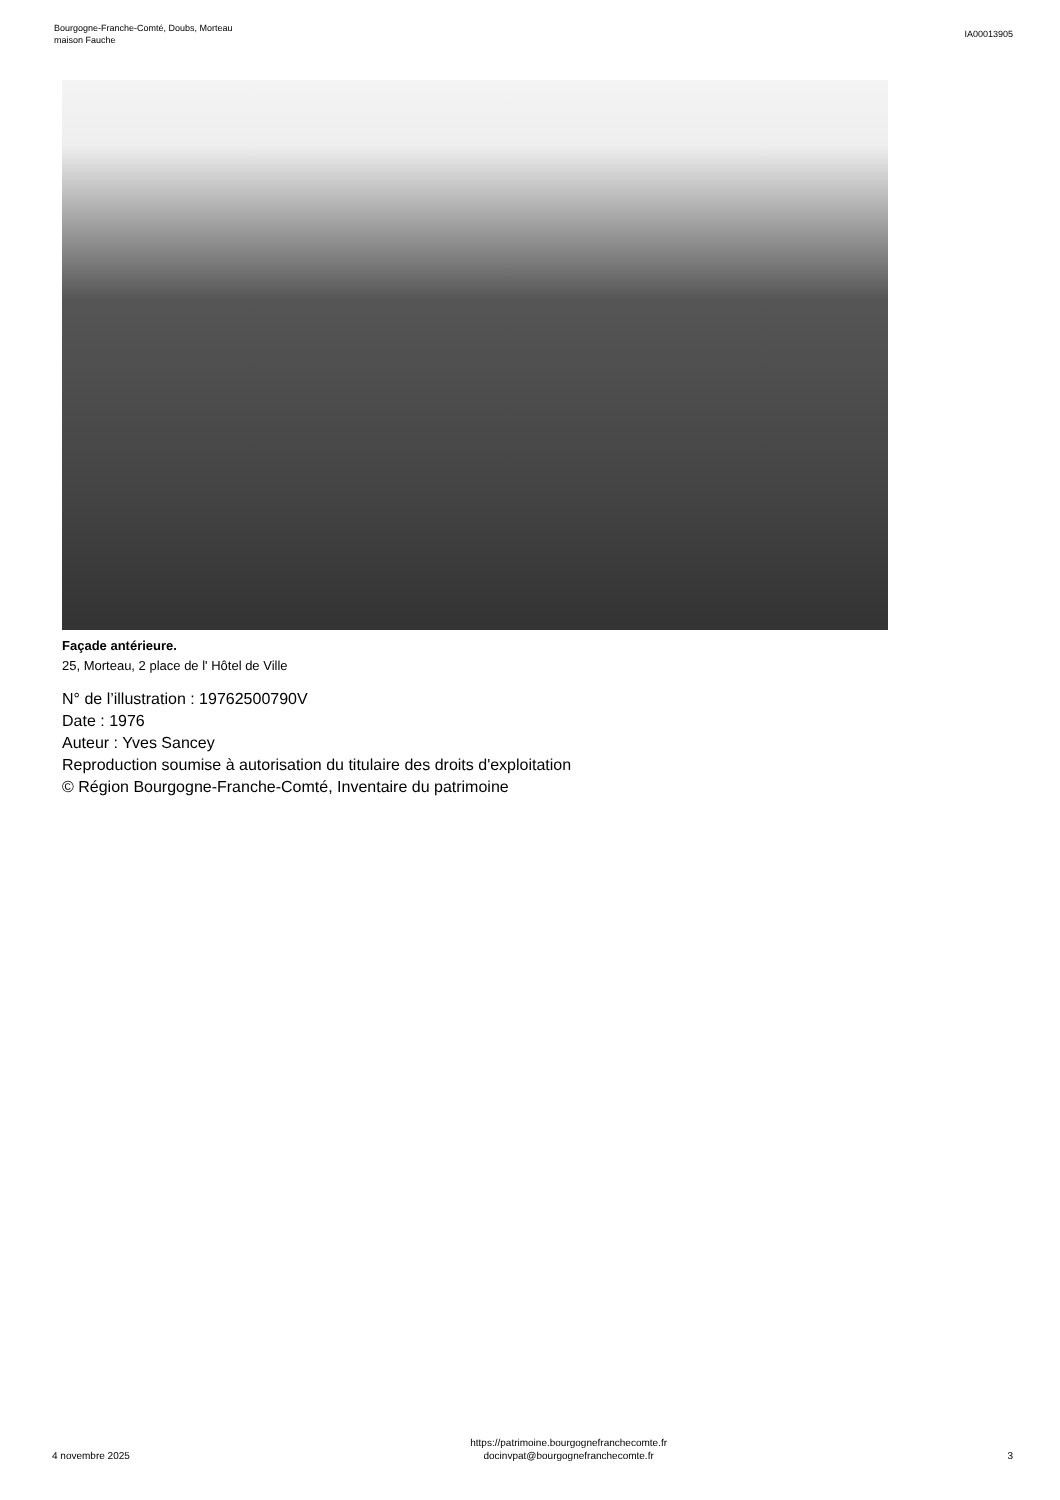Bourgogne-Franche-Comté, Doubs, Morteau
maison Fauche
IA00013905
Façade antérieure.
25, Morteau, 2 place de l' Hôtel de Ville
N° de l’illustration : 19762500790V
Date : 1976
Auteur : Yves Sancey
Reproduction soumise à autorisation du titulaire des droits d'exploitation
© Région Bourgogne-Franche-Comté, Inventaire du patrimoine
4 novembre 2025
https://patrimoine.bourgognefranchecomte.fr
docinvpat@bourgognefranchecomte.fr
3